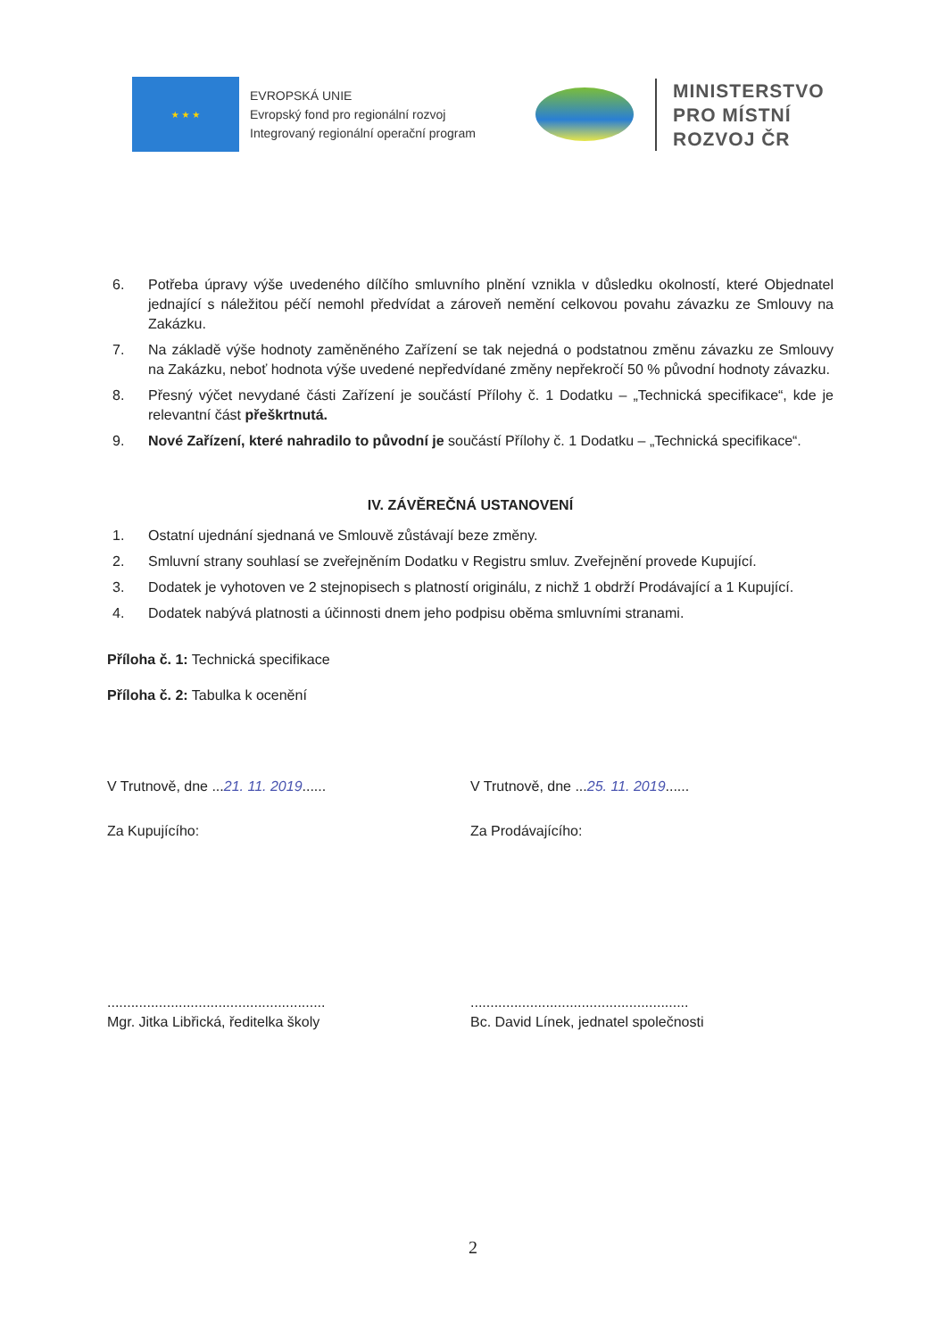★ ★ ★
EVROPSKÁ UNIE
Evropský fond pro regionální rozvoj
Integrovaný regionální operační program
MINISTERSTVO
PRO MÍSTNÍ
ROZVOJ ČR
6. Potřeba úpravy výše uvedeného dílčího smluvního plnění vznikla v důsledku okolností, které Objednatel jednající s náležitou péčí nemohl předvídat a zároveň nemění celkovou povahu závazku ze Smlouvy na Zakázku.
7. Na základě výše hodnoty zaměněného Zařízení se tak nejedná o podstatnou změnu závazku ze Smlouvy na Zakázku, neboť hodnota výše uvedené nepředvídané změny nepřekročí 50 % původní hodnoty závazku.
8. Přesný výčet nevydané části Zařízení je součástí Přílohy č. 1 Dodatku – „Technická specifikace“, kde je relevantní část přeškrtnutá.
9. Nové Zařízení, které nahradilo to původní je součástí Přílohy č. 1 Dodatku – „Technická specifikace“.
IV. ZÁVĚREČNÁ USTANOVENÍ
1. Ostatní ujednání sjednaná ve Smlouvě zůstávají beze změny.
2. Smluvní strany souhlasí se zveřejněním Dodatku v Registru smluv. Zveřejnění provede Kupující.
3. Dodatek je vyhotoven ve 2 stejnopisech s platností originálu, z nichž 1 obdrží Prodávající a 1 Kupující.
4. Dodatek nabývá platnosti a účinnosti dnem jeho podpisu oběma smluvními stranami.
Příloha č. 1: Technická specifikace
Příloha č. 2: Tabulka k ocenění
V Trutnově, dne ...21. 11. 2019...... V Trutnově, dne ...25. 11. 2019......
Za Kupujícího: Za Prodávajícího:
.......................................................
.......................................................
Mgr. Jitka Libřická, ředitelka školy Bc. David Línek, jednatel společnosti
2